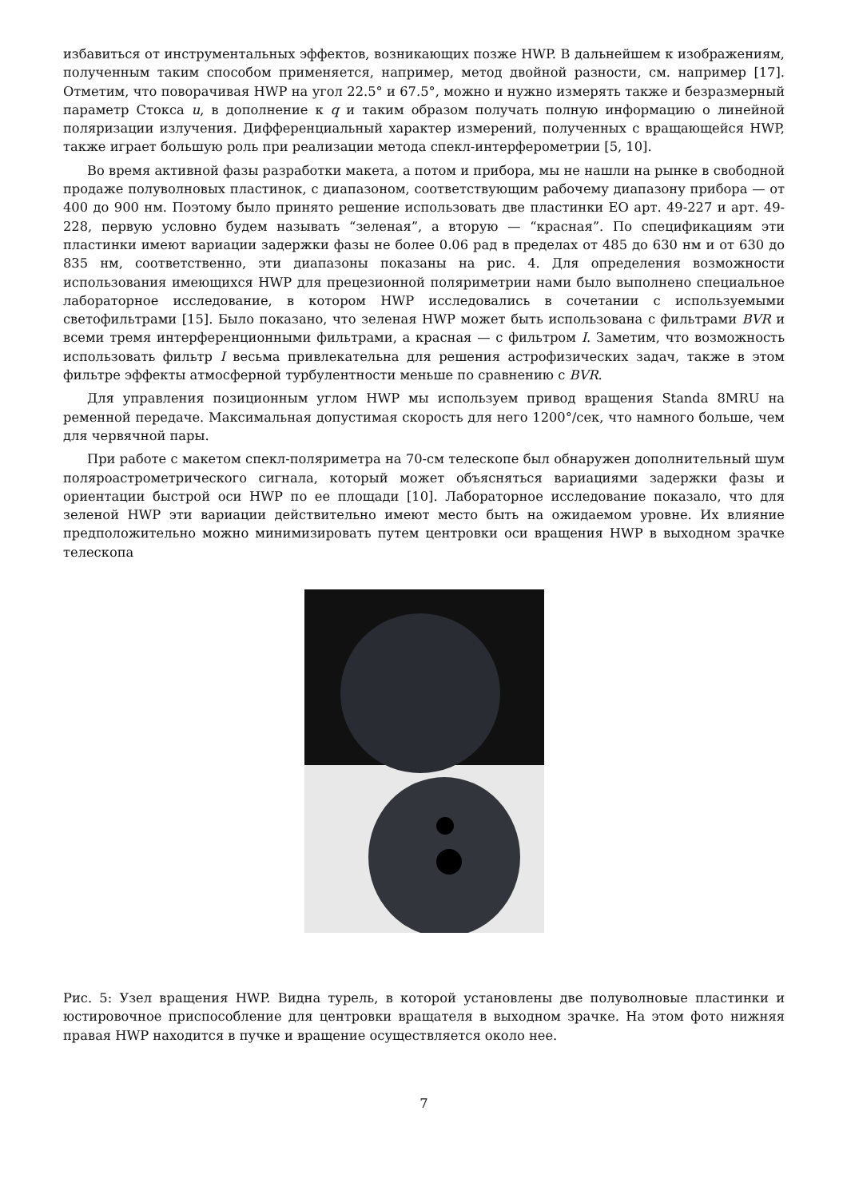избавиться от инструментальных эффектов, возникающих позже HWP. В дальнейшем к изображениям, полученным таким способом применяется, например, метод двойной разности, см. например [17]. Отметим, что поворачивая HWP на угол 22.5° и 67.5°, можно и нужно измерять также и безразмерный параметр Стокса u, в дополнение к q и таким образом получать полную информацию о линейной поляризации излучения. Дифференциальный характер измерений, полученных с вращающейся HWP, также играет большую роль при реализации метода спекл-интерферометрии [5, 10].
Во время активной фазы разработки макета, а потом и прибора, мы не нашли на рынке в свободной продаже полуволновых пластинок, с диапазоном, соответствующим рабочему диапазону прибора — от 400 до 900 нм. Поэтому было принято решение использовать две пластинки EO арт. 49-227 и арт. 49-228, первую условно будем называть “зеленая”, а вторую — “красная”. По спецификациям эти пластинки имеют вариации задержки фазы не более 0.06 рад в пределах от 485 до 630 нм и от 630 до 835 нм, соответственно, эти диапазоны показаны на рис. 4. Для определения возможности использования имеющихся HWP для прецезионной поляриметрии нами было выполнено специальное лабораторное исследование, в котором HWP исследовались в сочетании с используемыми светофильтрами [15]. Было показано, что зеленая HWP может быть использована с фильтрами BVR и всеми тремя интерференционными фильтрами, а красная — с фильтром I. Заметим, что возможность использовать фильтр I весьма привлекательна для решения астрофизических задач, также в этом фильтре эффекты атмосферной турбулентности меньше по сравнению с BVR.
Для управления позиционным углом HWP мы используем привод вращения Standa 8MRU на ременной передаче. Максимальная допустимая скорость для него 1200°/сек, что намного больше, чем для червячной пары.
При работе с макетом спекл-поляриметра на 70-см телескопе был обнаружен дополнительный шум поляроастрометрического сигнала, который может объясняться вариациями задержки фазы и ориентации быстрой оси HWP по ее площади [10]. Лабораторное исследование показало, что для зеленой HWP эти вариации действительно имеют место быть на ожидаемом уровне. Их влияние предположительно можно минимизировать путем центровки оси вращения HWP в выходном зрачке телескопа
Рис. 5: Узел вращения HWP. Видна турель, в которой установлены две полуволновые пластинки и юстировочное приспособление для центровки вращателя в выходном зрачке. На этом фото нижняя правая HWP находится в пучке и вращение осуществляется около нее.
7